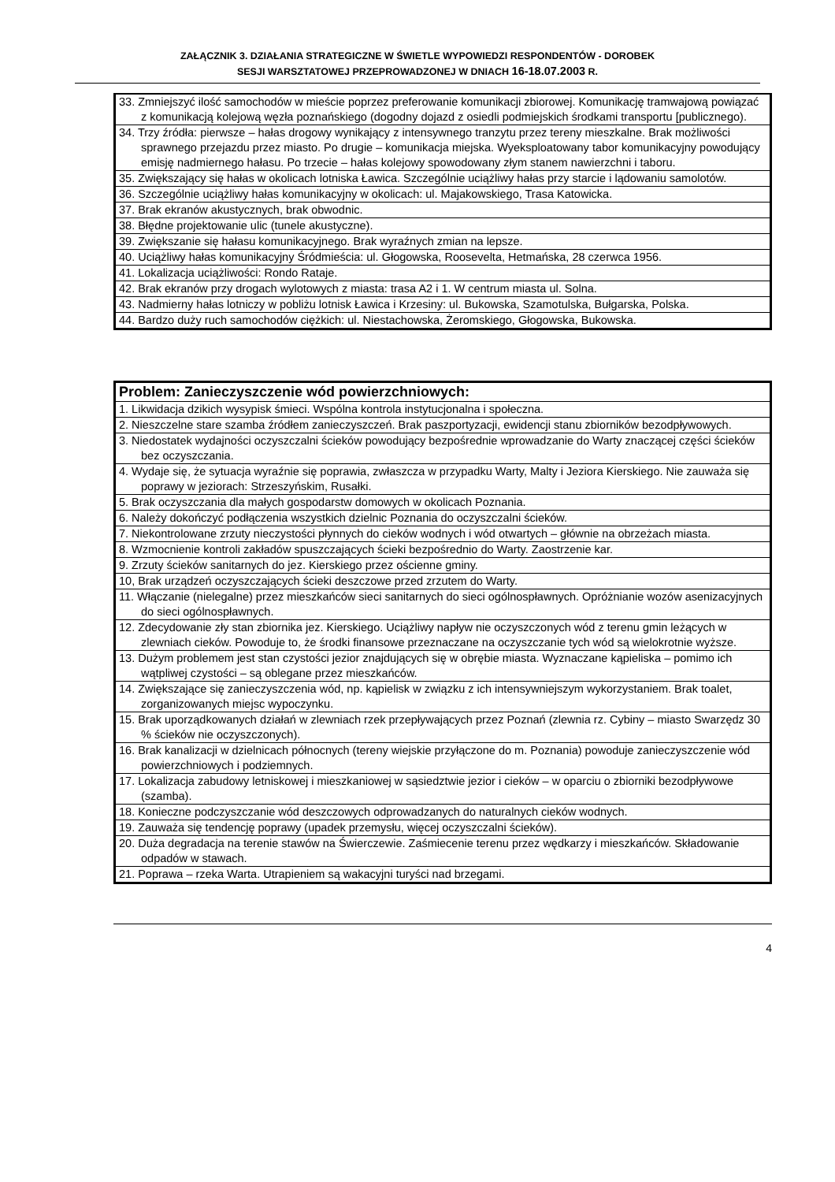ZAŁĄCZNIK 3. DZIAŁANIA STRATEGICZNE W ŚWIETLE WYPOWIEDZI RESPONDENTÓW - DOROBEK
SESJI WARSZTATOWEJ PRZEPROWADZONEJ W DNIACH 16-18.07.2003 R.
| 33. Zmniejszyć ilość samochodów w mieście poprzez preferowanie komunikacji zbiorowej. Komunikację tramwajową powiązać z komunikacją kolejową węzła poznańskiego (dogodny dojazd z osiedli podmiejskich środkami transportu [publicznego). |
| 34. Trzy źródła: pierwsze – hałas drogowy wynikający z intensywnego tranzytu przez tereny mieszkalne. Brak możliwości sprawnego przejazdu przez miasto. Po drugie – komunikacja miejska. Wyeksploatowany tabor komunikacyjny powodujący emisję nadmiernego hałasu. Po trzecie – hałas kolejowy spowodowany złym stanem nawierzchni i taboru. |
| 35. Zwiększający się hałas w okolicach lotniska Ławica. Szczególnie uciążliwy hałas przy starcie i lądowaniu samolotów. |
| 36. Szczególnie uciążliwy hałas komunikacyjny w okolicach: ul. Majakowskiego, Trasa Katowicka. |
| 37. Brak ekranów akustycznych, brak obwodnic. |
| 38. Błędne projektowanie ulic (tunele akustyczne). |
| 39. Zwiększanie się hałasu komunikacyjnego. Brak wyraźnych zmian na lepsze. |
| 40. Uciążliwy hałas komunikacyjny Śródmieścia: ul. Głogowska, Roosevelta, Hetmańska, 28 czerwca 1956. |
| 41. Lokalizacja uciążliwości: Rondo Rataje. |
| 42. Brak ekranów przy drogach wylotowych z miasta: trasa A2 i 1. W centrum miasta ul. Solna. |
| 43. Nadmierny hałas lotniczy w pobliżu lotnisk Ławica i Krzesiny: ul. Bukowska, Szamotulska, Bułgarska, Polska. |
| 44. Bardzo duży ruch samochodów ciężkich: ul. Niestachowska, Żeromskiego, Głogowska, Bukowska. |
| Problem: Zanieczyszczenie wód powierzchniowych: |
| --- |
| 1. Likwidacja dzikich wysypisk śmieci. Wspólna kontrola instytucjonalna i społeczna. |
| 2. Nieszczelne stare szamba źródłem zanieczyszczeń. Brak paszportyzacji, ewidencji stanu zbiorników bezodpływowych. |
| 3. Niedostatek wydajności oczyszczalni ścieków powodujący bezpośrednie wprowadzanie do Warty znaczącej części ścieków bez oczyszczania. |
| 4. Wydaje się, że sytuacja wyraźnie się poprawia, zwłaszcza w przypadku Warty, Malty i Jeziora Kierskiego. Nie zauważa się poprawy w jeziorach: Strzeszyńskim, Rusałki. |
| 5. Brak oczyszczania dla małych gospodarstw domowych w okolicach Poznania. |
| 6. Należy dokończyć podłączenia wszystkich dzielnic Poznania do oczyszczalni ścieków. |
| 7. Niekontrolowane zrzuty nieczystości płynnych do cieków wodnych i wód otwartych – głównie na obrzeżach miasta. |
| 8. Wzmocnienie kontroli zakładów spuszczających ścieki bezpośrednio do Warty. Zaostrzenie kar. |
| 9. Zrzuty ścieków sanitarnych do jez. Kierskiego przez ościenne gminy. |
| 10, Brak urządzeń oczyszczających ścieki deszczowe przed zrzutem do Warty. |
| 11. Włączanie (nielegalne) przez mieszkańców sieci sanitarnych do sieci ogólnospławnych. Opróżnianie wozów asenizacyjnych do sieci ogólnospławnych. |
| 12. Zdecydowanie zły stan zbiornika jez. Kierskiego. Uciążliwy napływ nie oczyszczonych wód z terenu gmin leżących w zlewniach cieków. Powoduje to, że środki finansowe przeznaczane na oczyszczanie tych wód są wielokrotnie wyższe. |
| 13. Dużym problemem jest stan czystości jezior znajdujących się w obrębie miasta. Wyznaczane kąpieliska – pomimo ich wątpliwej czystości – są oblegane przez mieszkańców. |
| 14. Zwiększające się zanieczyszczenia wód, np. kąpielisk w związku z ich intensywniejszym wykorzystaniem. Brak toalet, zorganizowanych miejsc wypoczynku. |
| 15. Brak uporządkowanych działań w zlewniach rzek przepływających przez Poznań (zlewnia rz. Cybiny – miasto Swarzędz 30 % ścieków nie oczyszczonych). |
| 16. Brak kanalizacji w dzielnicach północnych (tereny wiejskie przyłączone do m. Poznania) powoduje zanieczyszczenie wód powierzchniowych i podziemnych. |
| 17. Lokalizacja zabudowy letniskowej i mieszkaniowej w sąsiedztwie jezior i cieków – w oparciu o zbiorniki bezodpływowe (szamba). |
| 18. Konieczne podczyszczanie wód deszczowych odprowadzanych do naturalnych cieków wodnych. |
| 19. Zauważa się tendencję poprawy (upadek przemysłu, więcej oczyszczalni ścieków). |
| 20. Duża degradacja na terenie stawów na Świerczewie. Zaśmiecenie terenu przez wędkarzy i mieszkańców. Składowanie odpadów w stawach. |
| 21. Poprawa – rzeka Warta. Utrapieniem są wakacyjni turyści nad brzegami. |
4